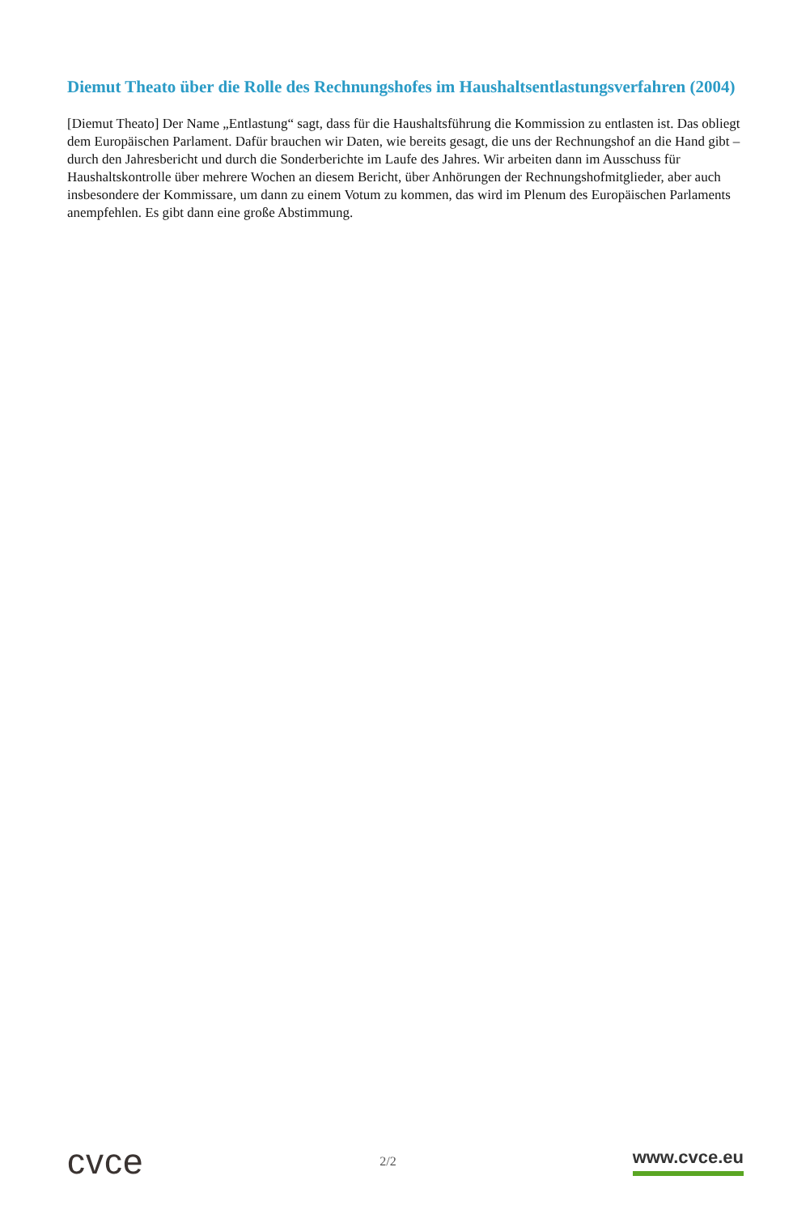Diemut Theato über die Rolle des Rechnungshofes im Haushaltsentlastungsverfahren (2004)
[Diemut Theato] Der Name „Entlastung“ sagt, dass für die Haushaltsführung die Kommission zu entlasten ist. Das obliegt dem Europäischen Parlament. Dafür brauchen wir Daten, wie bereits gesagt, die uns der Rechnungshof an die Hand gibt – durch den Jahresbericht und durch die Sonderberichte im Laufe des Jahres. Wir arbeiten dann im Ausschuss für Haushaltskontrolle über mehrere Wochen an diesem Bericht, über Anhörungen der Rechnungshofmitglieder, aber auch insbesondere der Kommissare, um dann zu einem Votum zu kommen, das wird im Plenum des Europäischen Parlaments anempfehlen. Es gibt dann eine große Abstimmung.
cvce
2/2
www.cvce.eu